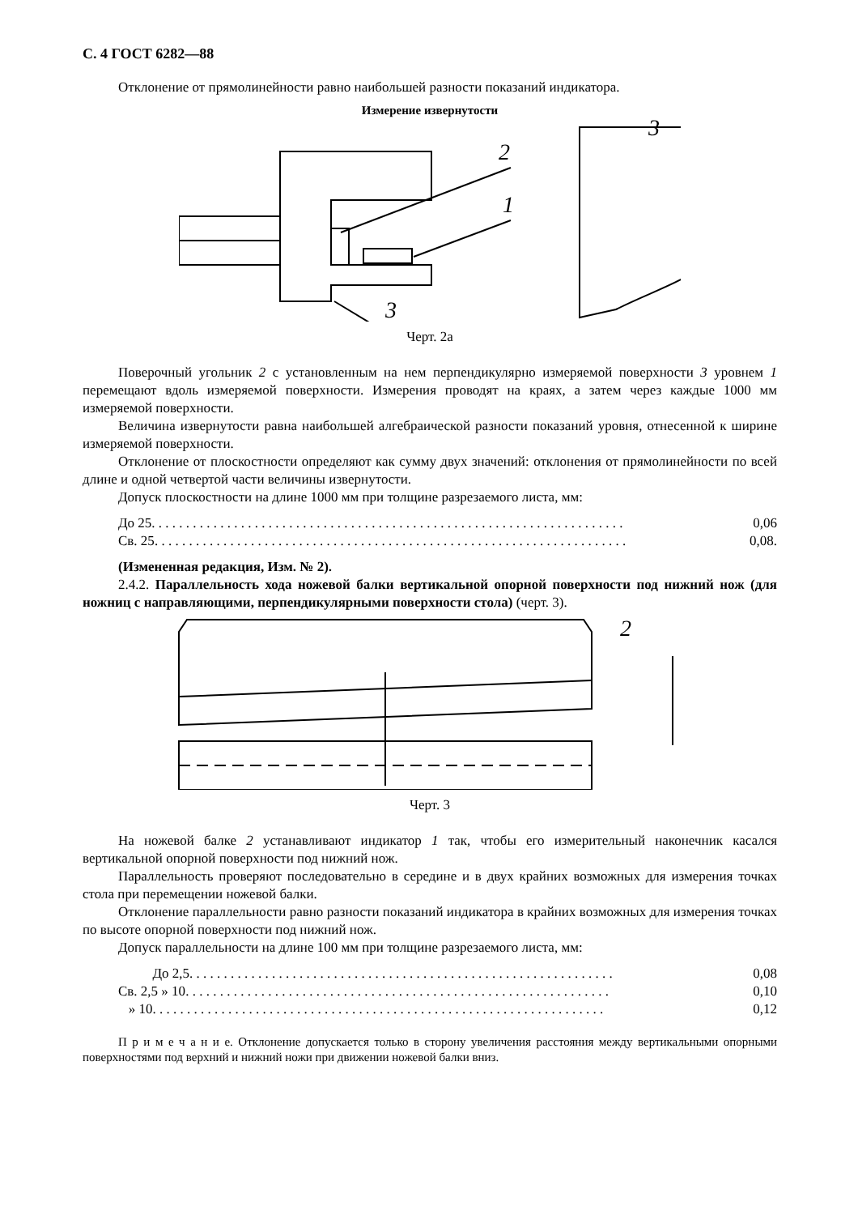С. 4 ГОСТ 6282—88
Отклонение от прямолинейности равно наибольшей разности показаний индикатора.
Измерение извернутости
2
1
3
3
Черт. 2а
Поверочный угольник 2 с установленным на нем перпендикулярно измеряемой поверхности 3 уровнем 1 перемещают вдоль измеряемой поверхности. Измерения проводят на краях, а затем через каждые 1000 мм измеряемой поверхности.
Величина извернутости равна наибольшей алгебраической разности показаний уровня, отнесенной к ширине измеряемой поверхности.
Отклонение от плоскостности определяют как сумму двух значений: отклонения от прямолинейности по всей длине и одной четвертой части величины извернутости.
Допуск плоскостности на длине 1000 мм при толщине разрезаемого листа, мм:
До 25. . . . . . . . . . . . . . . . . . . . . . . . . . . . . . . . . . . . . . . . . . . . . . . . . . . . . . . . . . . . . . . . . . . . . 0,06
Св. 25. . . . . . . . . . . . . . . . . . . . . . . . . . . . . . . . . . . . . . . . . . . . . . . . . . . . . . . . . . . . . . . . . . . . . 0,08.
(Измененная редакция, Изм. № 2).
2.4.2. Параллельность хода ножевой балки вертикальной опорной поверхности под нижний нож (для ножниц с направляющими, перпендикулярными поверхности стола) (черт. 3).
2
Черт. 3
На ножевой балке 2 устанавливают индикатор 1 так, чтобы его измерительный наконечник касался вертикальной опорной поверхности под нижний нож.
Параллельность проверяют последовательно в середине и в двух крайних возможных для измерения точках стола при перемещении ножевой балки.
Отклонение параллельности равно разности показаний индикатора в крайних возможных для измерения точках по высоте опорной поверхности под нижний нож.
Допуск параллельности на длине 100 мм при толщине разрезаемого листа, мм:
До 2,5. . . . . . . . . . . . . . . . . . . . . . . . . . . . . . . . . . . . . . . . . . . . . . . . . . . . . . . . . . . . . . 0,08
Св. 2,5 » 10. . . . . . . . . . . . . . . . . . . . . . . . . . . . . . . . . . . . . . . . . . . . . . . . . . . . . . . . . . . . . . 0,10
» 10. . . . . . . . . . . . . . . . . . . . . . . . . . . . . . . . . . . . . . . . . . . . . . . . . . . . . . . . . . . . . . . . . . 0,12
П р и м е ч а н и е. Отклонение допускается только в сторону увеличения расстояния между вертикальными опорными поверхностями под верхний и нижний ножи при движении ножевой балки вниз.